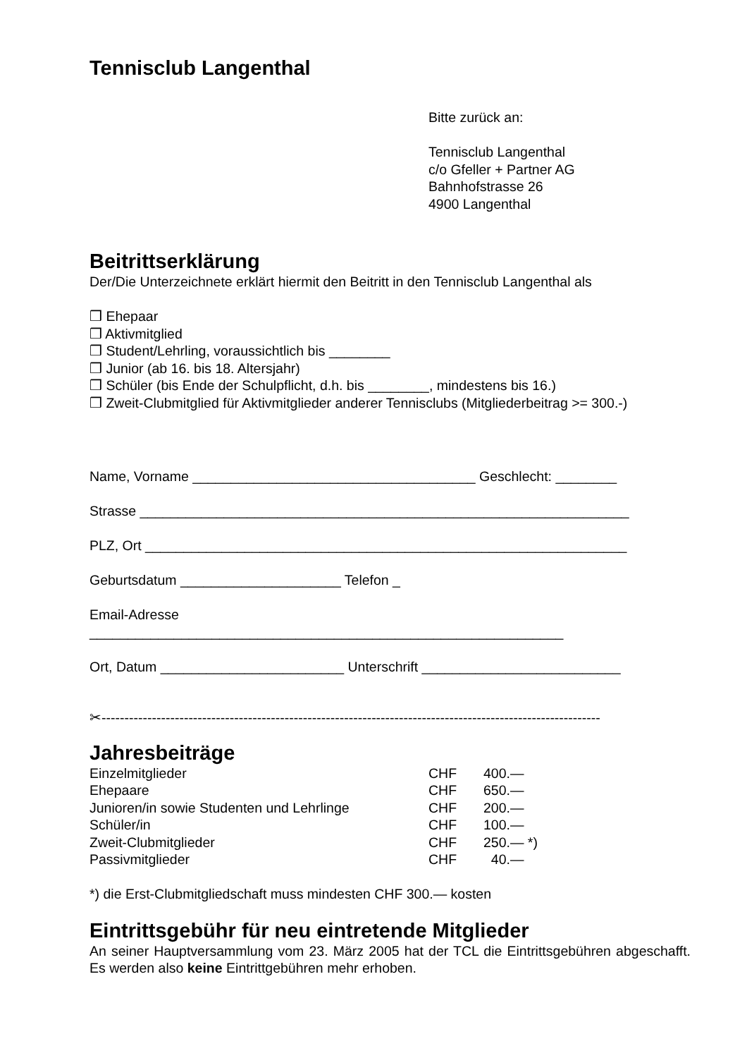Tennisclub Langenthal
Bitte zurück an:
Tennisclub Langenthal
c/o Gfeller + Partner AG
Bahnhofstrasse 26
4900 Langenthal
Beitrittserklärung
Der/Die Unterzeichnete erklärt hiermit den Beitritt in den Tennisclub Langenthal als
❒ Ehepaar
❒ Aktivmitglied
❒ Student/Lehrling, voraussichtlich bis ________
❒ Junior (ab 16. bis 18. Altersjahr)
❒ Schüler (bis Ende der Schulpflicht, d.h. bis ________, mindestens bis 16.)
❒ Zweit-Clubmitglied für Aktivmitglieder anderer Tennisclubs (Mitgliederbeitrag >= 300.-)
Name, Vorname _____________________________________ Geschlecht: ________
Strasse ________________________________________________________________
PLZ, Ort _______________________________________________________________
Geburtsdatum _____________________ Telefon _
Email-Adresse
______________________________________________________________
Ort, Datum ________________________ Unterschrift __________________________
✂-------------------------------------------------------------------------------------------------------------
Jahresbeiträge
| Einzelmitglieder | CHF | 400.— |
| Ehepaare | CHF | 650.— |
| Junioren/in sowie Studenten und Lehrlinge | CHF | 200.— |
| Schüler/in | CHF | 100.— |
| Zweit-Clubmitglieder | CHF | 250.— *) |
| Passivmitglieder | CHF | 40.— |
*) die Erst-Clubmitgliedschaft muss mindesten CHF 300.— kosten
Eintrittsgebühr für neu eintretende Mitglieder
An seiner Hauptversammlung vom 23. März 2005 hat der TCL die Eintrittsgebühren abgeschafft. Es werden also keine Eintrittgebühren mehr erhoben.